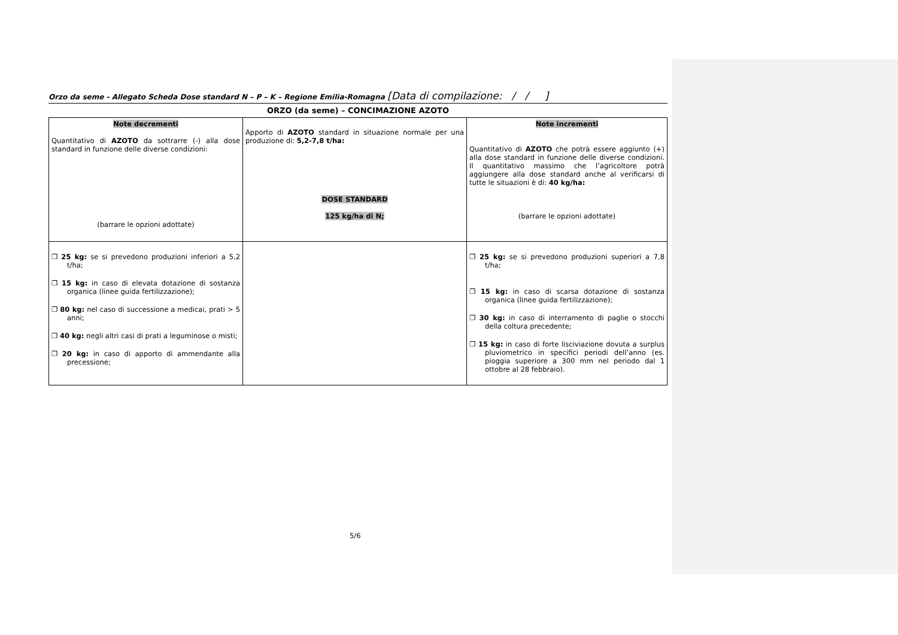Orzo da seme - Allegato Scheda Dose standard N – P – K – Regione Emilia-Romagna [Data di compilazione: / / ]
ORZO (da seme) – CONCIMAZIONE AZOTO
| Note decrementi Quantitativo di AZOTO da sottrarre (-) alla dose standard in funzione delle diverse condizioni: (barrare le opzioni adottate) | Apporto di AZOTO standard in situazione normale per una produzione di: 5,2-7,8 t/ha: DOSE STANDARD 125 kg/ha di N; | Note incrementi Quantitativo di AZOTO che potrà essere aggiunto (+) alla dose standard in funzione delle diverse condizioni. Il quantitativo massimo che l’agricoltore potrà aggiungere alla dose standard anche al verificarsi di tutte le situazioni è di: 40 kg/ha: (barrare le opzioni adottate) |
| ❒ 25 kg: se si prevedono produzioni inferiori a 5,2 t/ha; ❒ 15 kg: in caso di elevata dotazione di sostanza organica (linee guida fertilizzazione); ❒ 80 kg: nel caso di successione a medicai, prati > 5 anni; ❒ 40 kg: negli altri casi di prati a leguminose o misti; ❒ 20 kg: in caso di apporto di ammendante alla precessione; | | ❒ 25 kg: se si prevedono produzioni superiori a 7,8 t/ha; ❒ 15 kg: in caso di scarsa dotazione di sostanza organica (linee guida fertilizzazione); ❒ 30 kg: in caso di interramento di paglie o stocchi della coltura precedente; ❒ 15 kg: in caso di forte lisciviazione dovuta a surplus pluviometrico in specifici periodi dell’anno (es. pioggia superiore a 300 mm nel periodo dal 1 ottobre al 28 febbraio). |
5/6